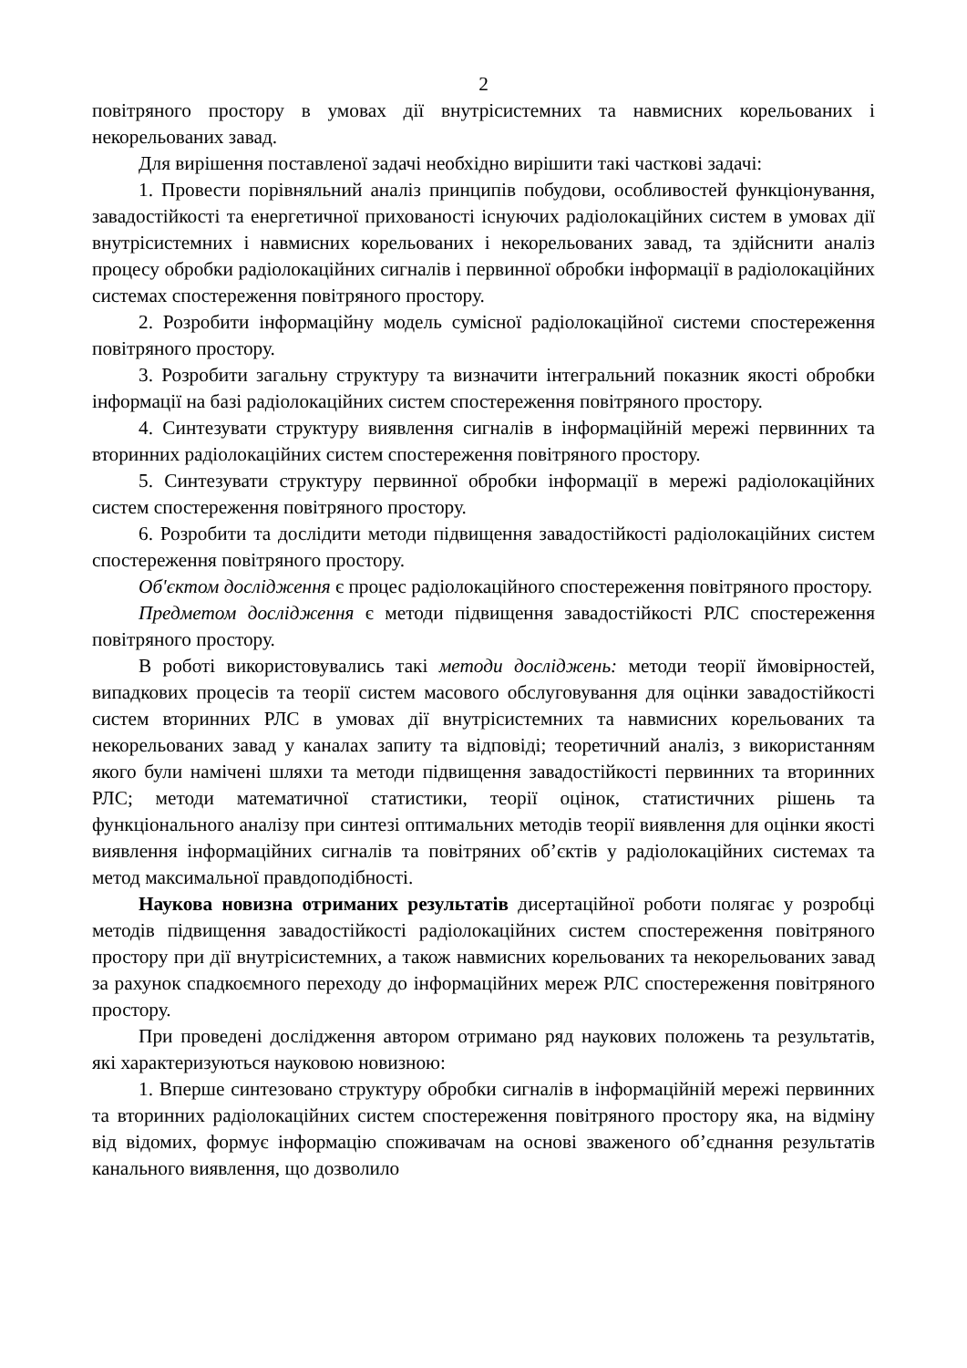2
повітряного простору в умовах дії внутрісистемних та навмисних корельованих і некорельованих завад.
Для вирішення поставленої задачі необхідно вирішити такі часткові задачі:
1. Провести порівняльний аналіз принципів побудови, особливостей функціонування, завадостійкості та енергетичної прихованості існуючих радіолокаційних систем в умовах дії внутрісистемних і навмисних корельованих і некорельованих завад, та здійснити аналіз процесу обробки радіолокаційних сигналів і первинної обробки інформації в радіолокаційних системах спостереження повітряного простору.
2. Розробити інформаційну модель сумісної радіолокаційної системи спостереження повітряного простору.
3. Розробити загальну структуру та визначити інтегральний показник якості обробки інформації на базі радіолокаційних систем спостереження повітряного простору.
4. Синтезувати структуру виявлення сигналів в інформаційній мережі первинних та вторинних радіолокаційних систем спостереження повітряного простору.
5. Синтезувати структуру первинної обробки інформації в мережі радіолокаційних систем спостереження повітряного простору.
6. Розробити та дослідити методи підвищення завадостійкості радіолокаційних систем спостереження повітряного простору.
Об'єктом дослідження є процес радіолокаційного спостереження повітряного простору.
Предметом дослідження є методи підвищення завадостійкості РЛС спостереження повітряного простору.
В роботі використовувались такі методи досліджень: методи теорії ймовірностей, випадкових процесів та теорії систем масового обслуговування для оцінки завадостійкості систем вторинних РЛС в умовах дії внутрісистемних та навмисних корельованих та некорельованих завад у каналах запиту та відповіді; теоретичний аналіз, з використанням якого були намічені шляхи та методи підвищення завадостійкості первинних та вторинних РЛС; методи математичної статистики, теорії оцінок, статистичних рішень та функціонального аналізу при синтезі оптимальних методів теорії виявлення для оцінки якості виявлення інформаційних сигналів та повітряних об’єктів у радіолокаційних системах та метод максимальної правдоподібності.
Наукова новизна отриманих результатів дисертаційної роботи полягає у розробці методів підвищення завадостійкості радіолокаційних систем спостереження повітряного простору при дії внутрісистемних, а також навмисних корельованих та некорельованих завад за рахунок спадкоємного переходу до інформаційних мереж РЛС спостереження повітряного простору.
При проведені дослідження автором отримано ряд наукових положень та результатів, які характеризуються науковою новизною:
1. Вперше синтезовано структуру обробки сигналів в інформаційній мережі первинних та вторинних радіолокаційних систем спостереження повітряного простору яка, на відміну від відомих, формує інформацію споживачам на основі зваженого об’єднання результатів канального виявлення, що дозволило